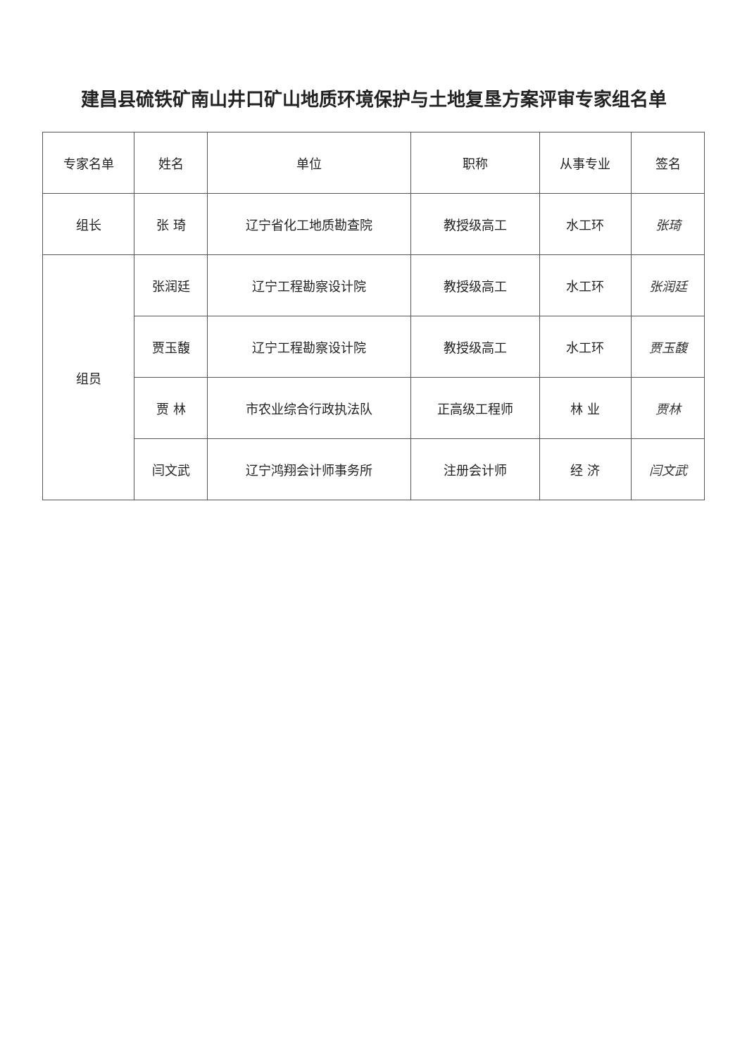建昌县硫铁矿南山井口矿山地质环境保护与土地复垦方案评审专家组名单
| 专家名单 | 姓名 | 单位 | 职称 | 从事专业 | 签名 |
| --- | --- | --- | --- | --- | --- |
| 组长 | 张 琦 | 辽宁省化工地质勘查院 | 教授级高工 | 水工环 | 张琦 |
| 组员 | 张润廷 | 辽宁工程勘察设计院 | 教授级高工 | 水工环 | 张润廷 |
| | 贾玉馥 | 辽宁工程勘察设计院 | 教授级高工 | 水工环 | 贾玉馥 |
| | 贾 林 | 市农业综合行政执法队 | 正高级工程师 | 林 业 | 贾林 |
| | 闫文武 | 辽宁鸿翔会计师事务所 | 注册会计师 | 经 济 | 闫文武 |